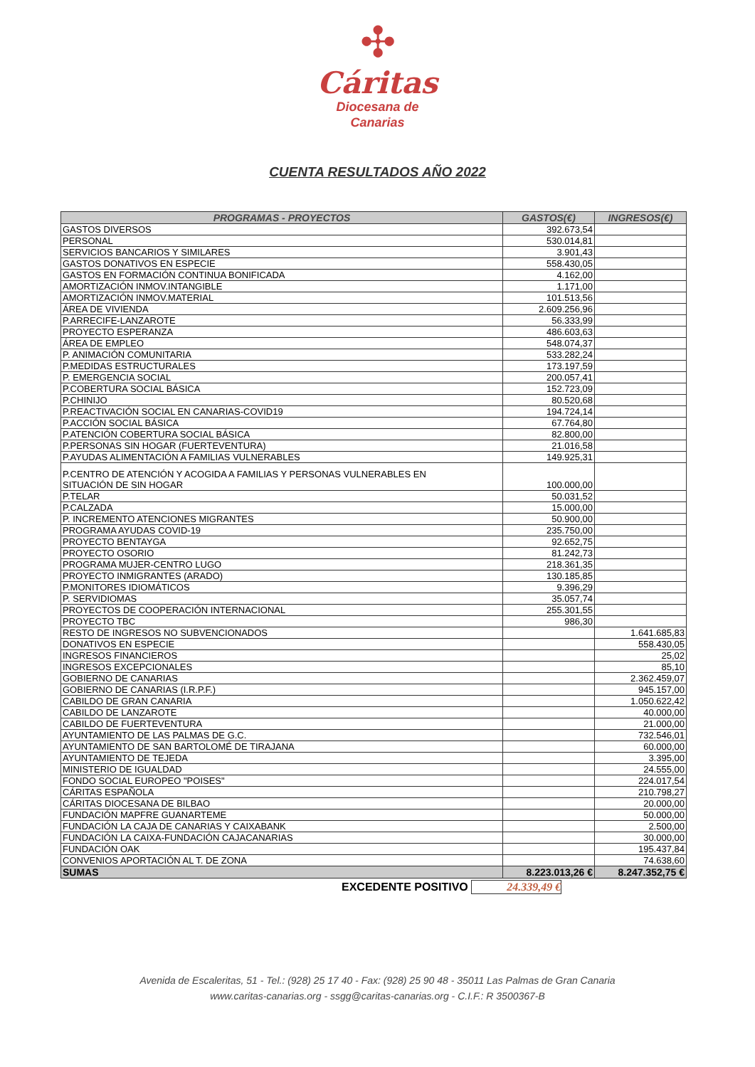✣
Cáritas
Diocesana de
Canarias
CUENTA RESULTADOS AÑO 2022
| PROGRAMAS - PROYECTOS | GASTOS(€) | INGRESOS(€) |
| --- | --- | --- |
| GASTOS DIVERSOS | 392.673,54 | |
| PERSONAL | 530.014,81 | |
| SERVICIOS BANCARIOS Y SIMILARES | 3.901,43 | |
| GASTOS DONATIVOS EN ESPECIE | 558.430,05 | |
| GASTOS EN FORMACIÓN CONTINUA BONIFICADA | 4.162,00 | |
| AMORTIZACIÓN INMOV.INTANGIBLE | 1.171,00 | |
| AMORTIZACIÓN INMOV.MATERIAL | 101.513,56 | |
| ÁREA DE VIVIENDA | 2.609.256,96 | |
| P.ARRECIFE-LANZAROTE | 56.333,99 | |
| PROYECTO ESPERANZA | 486.603,63 | |
| ÁREA DE EMPLEO | 548.074,37 | |
| P. ANIMACIÓN COMUNITARIA | 533.282,24 | |
| P.MEDIDAS ESTRUCTURALES | 173.197,59 | |
| P. EMERGENCIA SOCIAL | 200.057,41 | |
| P.COBERTURA SOCIAL BÁSICA | 152.723,09 | |
| P.CHINIJO | 80.520,68 | |
| P.REACTIVACIÓN SOCIAL EN CANARIAS-COVID19 | 194.724,14 | |
| P.ACCIÓN SOCIAL BÁSICA | 67.764,80 | |
| P.ATENCIÓN COBERTURA SOCIAL BÁSICA | 82.800,00 | |
| P.PERSONAS SIN HOGAR (FUERTEVENTURA) | 21.016,58 | |
| P.AYUDAS ALIMENTACIÓN A FAMILIAS VULNERABLES | 149.925,31 | |
| P.CENTRO DE ATENCIÓN Y ACOGIDA A FAMILIAS Y PERSONAS VULNERABLES EN SITUACIÓN DE SIN HOGAR | 100.000,00 | |
| P.TELAR | 50.031,52 | |
| P.CALZADA | 15.000,00 | |
| P. INCREMENTO ATENCIONES MIGRANTES | 50.900,00 | |
| PROGRAMA AYUDAS COVID-19 | 235.750,00 | |
| PROYECTO BENTAYGA | 92.652,75 | |
| PROYECTO OSORIO | 81.242,73 | |
| PROGRAMA MUJER-CENTRO LUGO | 218.361,35 | |
| PROYECTO INMIGRANTES (ARADO) | 130.185,85 | |
| P.MONITORES IDIOMÁTICOS | 9.396,29 | |
| P. SERVIDIOMAS | 35.057,74 | |
| PROYECTOS DE COOPERACIÓN INTERNACIONAL | 255.301,55 | |
| PROYECTO TBC | 986,30 | |
| RESTO DE INGRESOS NO SUBVENCIONADOS | | 1.641.685,83 |
| DONATIVOS EN ESPECIE | | 558.430,05 |
| INGRESOS FINANCIEROS | | 25,02 |
| INGRESOS EXCEPCIONALES | | 85,10 |
| GOBIERNO DE CANARIAS | | 2.362.459,07 |
| GOBIERNO DE CANARIAS (I.R.P.F.) | | 945.157,00 |
| CABILDO DE GRAN CANARIA | | 1.050.622,42 |
| CABILDO DE LANZAROTE | | 40.000,00 |
| CABILDO DE FUERTEVENTURA | | 21.000,00 |
| AYUNTAMIENTO DE LAS PALMAS DE G.C. | | 732.546,01 |
| AYUNTAMIENTO DE SAN BARTOLOMÉ DE TIRAJANA | | 60.000,00 |
| AYUNTAMIENTO DE TEJEDA | | 3.395,00 |
| MINISTERIO DE IGUALDAD | | 24.555,00 |
| FONDO SOCIAL EUROPEO "POISES" | | 224.017,54 |
| CÁRITAS ESPAÑOLA | | 210.798,27 |
| CÁRITAS DIOCESANA DE BILBAO | | 20.000,00 |
| FUNDACIÓN MAPFRE GUANARTEME | | 50.000,00 |
| FUNDACIÓN LA CAJA DE CANARIAS Y CAIXABANK | | 2.500,00 |
| FUNDACIÓN LA CAIXA-FUNDACIÓN CAJACANARIAS | | 30.000,00 |
| FUNDACIÓN OAK | | 195.437,84 |
| CONVENIOS APORTACIÓN AL T. DE ZONA | | 74.638,60 |
| SUMAS | 8.223.013,26 € | 8.247.352,75 € |
EXCEDENTE POSITIVO 24.339,49 €
Avenida de Escaleritas, 51 - Tel.: (928) 25 17 40 - Fax: (928) 25 90 48 - 35011 Las Palmas de Gran Canaria
www.caritas-canarias.org - ssgg@caritas-canarias.org - C.I.F.: R 3500367-B